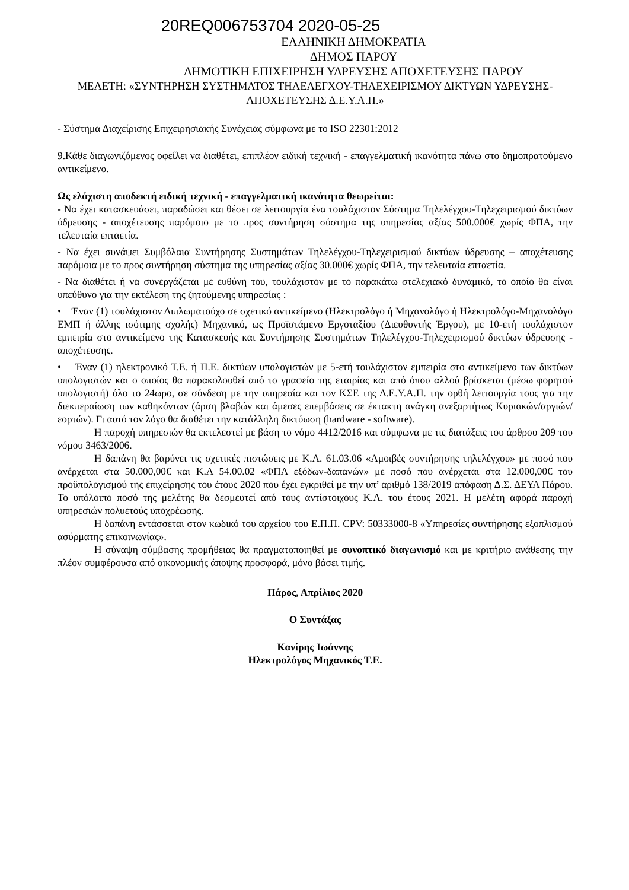20REQ006753704 2020-05-25
ΕΛΛΗΝΙΚΗ ΔΗΜΟΚΡΑΤΙΑ
ΔΗΜΟΣ ΠΑΡΟΥ
ΔΗΜΟΤΙΚΗ ΕΠΙΧΕΙΡΗΣΗ ΥΔΡΕΥΣΗΣ ΑΠΟΧΕΤΕΥΣΗΣ ΠΑΡΟΥ
ΜΕΛΕΤΗ: «ΣΥΝΤΗΡΗΣΗ ΣΥΣΤΗΜΑΤΟΣ ΤΗΛΕΛΕΓΧΟΥ-ΤΗΛΕΧΕΙΡΙΣΜΟΥ ΔΙΚΤΥΩΝ ΥΔΡΕΥΣΗΣ-ΑΠΟΧΕΤΕΥΣΗΣ Δ.Ε.Υ.Α.Π.»
- Σύστημα Διαχείρισης Επιχειρησιακής Συνέχειας σύμφωνα με το ISO 22301:2012
9.Κάθε διαγωνιζόμενος οφείλει να διαθέτει, επιπλέον ειδική τεχνική - επαγγελματική ικανότητα πάνω στο δημοπρατούμενο αντικείμενο.
Ως ελάχιστη αποδεκτή ειδική τεχνική - επαγγελματική ικανότητα θεωρείται:
- Να έχει κατασκευάσει, παραδώσει και θέσει σε λειτουργία ένα τουλάχιστον Σύστημα Τηλελέγχου-Τηλεχειρισμού δικτύων ύδρευσης - αποχέτευσης παρόμοιο με το προς συντήρηση σύστημα της υπηρεσίας αξίας 500.000€ χωρίς ΦΠΑ, την τελευταία επταετία.
- Να έχει συνάψει Συμβόλαια Συντήρησης Συστημάτων Τηλελέγχου-Τηλεχειρισμού δικτύων ύδρευσης – αποχέτευσης παρόμοια με το προς συντήρηση σύστημα της υπηρεσίας αξίας 30.000€ χωρίς ΦΠΑ, την τελευταία επταετία.
- Να διαθέτει ή να συνεργάζεται με ευθύνη του, τουλάχιστον με το παρακάτω στελεχιακό δυναμικό, το οποίο θα είναι υπεύθυνο για την εκτέλεση της ζητούμενης υπηρεσίας :
• Έναν (1) τουλάχιστον Διπλωματούχο σε σχετικό αντικείμενο (Ηλεκτρολόγο ή Μηχανολόγο ή Ηλεκτρολόγο-Μηχανολόγο ΕΜΠ ή άλλης ισότιμης σχολής) Μηχανικό, ως Προϊστάμενο Εργοταξίου (Διευθυντής Έργου), με 10-ετή τουλάχιστον εμπειρία στο αντικείμενο της Κατασκευής και Συντήρησης Συστημάτων Τηλελέγχου-Τηλεχειρισμού δικτύων ύδρευσης - αποχέτευσης.
• Έναν (1) ηλεκτρονικό Τ.Ε. ή Π.Ε. δικτύων υπολογιστών με 5-ετή τουλάχιστον εμπειρία στο αντικείμενο των δικτύων υπολογιστών και ο οποίος θα παρακολουθεί από το γραφείο της εταιρίας και από όπου αλλού βρίσκεται (μέσω φορητού υπολογιστή) όλο το 24ωρο, σε σύνδεση με την υπηρεσία και τον ΚΣΕ της Δ.Ε.Υ.Α.Π. την ορθή λειτουργία τους για την διεκπεραίωση των καθηκόντων (άρση βλαβών και άμεσες επεμβάσεις σε έκτακτη ανάγκη ανεξαρτήτως Κυριακών/αργιών/εορτών). Γι αυτό τον λόγο θα διαθέτει την κατάλληλη δικτύωση (hardware - software).
Η παροχή υπηρεσιών θα εκτελεστεί με βάση το νόμο 4412/2016 και σύμφωνα με τις διατάξεις του άρθρου 209 του νόμου 3463/2006.
Η δαπάνη θα βαρύνει τις σχετικές πιστώσεις με Κ.Α. 61.03.06 «Αμοιβές συντήρησης τηλελέγχου» με ποσό που ανέρχεται στα 50.000,00€ και Κ.Α 54.00.02 «ΦΠΑ εξόδων-δαπανών» με ποσό που ανέρχεται στα 12.000,00€ του προϋπολογισμού της επιχείρησης του έτους 2020 που έχει εγκριθεί με την υπ’ αριθμό 138/2019 απόφαση Δ.Σ. ΔΕΥΑ Πάρου. Το υπόλοιπο ποσό της μελέτης θα δεσμευτεί από τους αντίστοιχους Κ.Α. του έτους 2021. Η μελέτη αφορά παροχή υπηρεσιών πολυετούς υποχρέωσης.
Η δαπάνη εντάσσεται στον κωδικό του αρχείου του Ε.Π.Π. CPV: 50333000-8 «Υπηρεσίες συντήρησης εξοπλισμού ασύρματης επικοινωνίας».
Η σύναψη σύμβασης προμήθειας θα πραγματοποιηθεί με συνοπτικό διαγωνισμό και με κριτήριο ανάθεσης την πλέον συμφέρουσα από οικονομικής άποψης προσφορά, μόνο βάσει τιμής.
Πάρος, Απρίλιος 2020
Ο Συντάξας
Κανίρης Ιωάννης
Ηλεκτρολόγος Μηχανικός Τ.Ε.